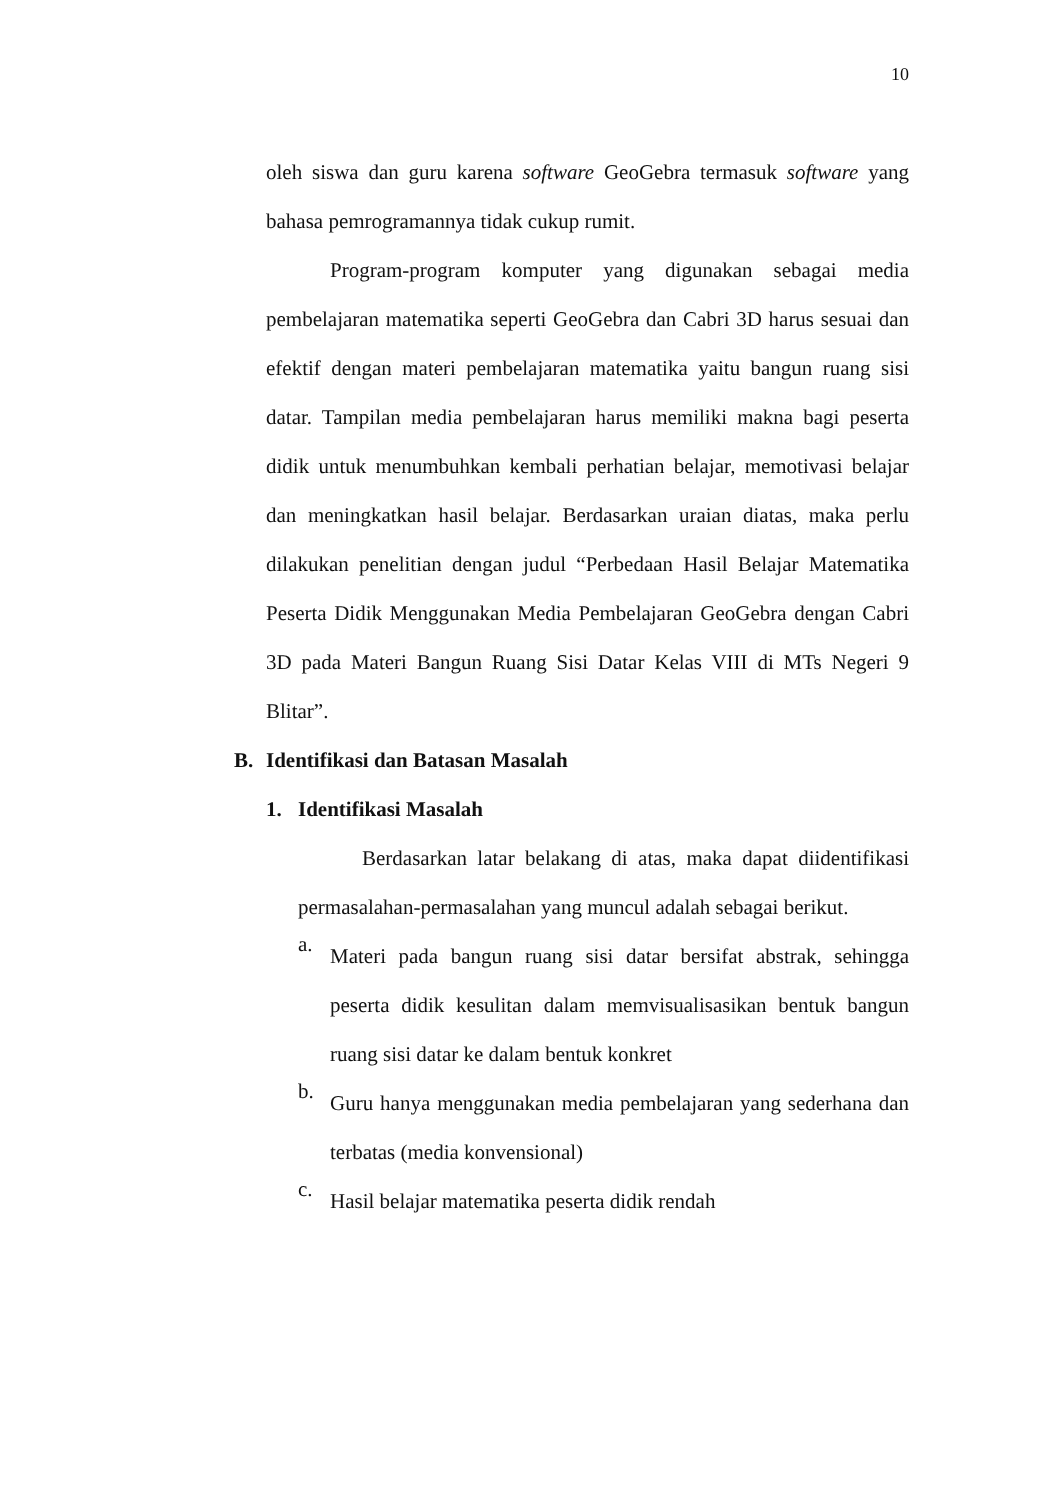10
oleh siswa dan guru karena software GeoGebra termasuk software yang bahasa pemrogramannya tidak cukup rumit.
Program-program komputer yang digunakan sebagai media pembelajaran matematika seperti GeoGebra dan Cabri 3D harus sesuai dan efektif dengan materi pembelajaran matematika yaitu bangun ruang sisi datar. Tampilan media pembelajaran harus memiliki makna bagi peserta didik untuk menumbuhkan kembali perhatian belajar, memotivasi belajar dan meningkatkan hasil belajar. Berdasarkan uraian diatas, maka perlu dilakukan penelitian dengan judul “Perbedaan Hasil Belajar Matematika Peserta Didik Menggunakan Media Pembelajaran GeoGebra dengan Cabri 3D pada Materi Bangun Ruang Sisi Datar Kelas VIII di MTs Negeri 9 Blitar”.
B. Identifikasi dan Batasan Masalah
1. Identifikasi Masalah
Berdasarkan latar belakang di atas, maka dapat diidentifikasi permasalahan-permasalahan yang muncul adalah sebagai berikut.
a.
Materi pada bangun ruang sisi datar bersifat abstrak, sehingga peserta didik kesulitan dalam memvisualisasikan bentuk bangun ruang sisi datar ke dalam bentuk konkret
b.
Guru hanya menggunakan media pembelajaran yang sederhana dan terbatas (media konvensional)
c.
Hasil belajar matematika peserta didik rendah